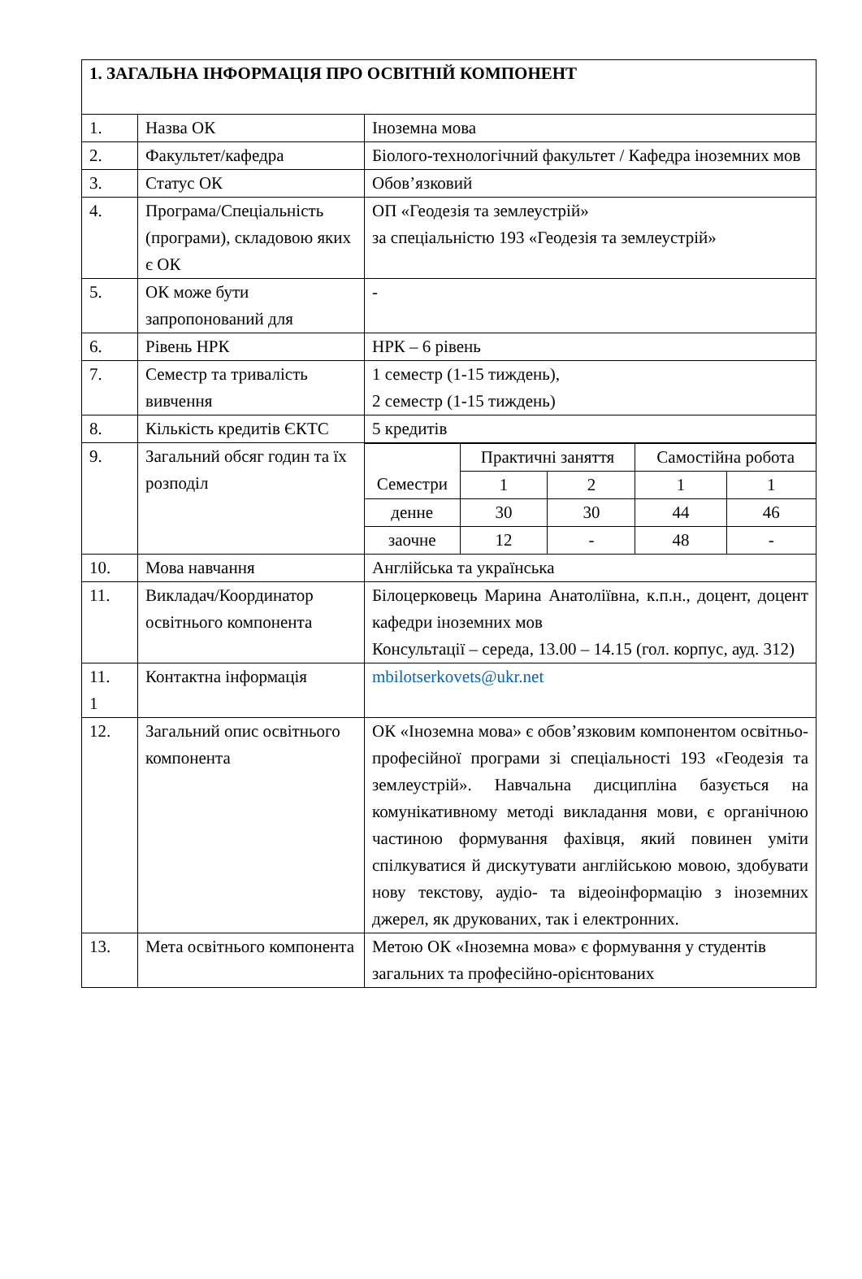| 1. ЗАГАЛЬНА ІНФОРМАЦІЯ ПРО ОСВІТНІЙ КОМПОНЕНТ | | |
| 1. | Назва ОК | Іноземна мова |
| 2. | Факультет/кафедра | Біолого-технологічний факультет / Кафедра іноземних мов |
| 3. | Статус ОК | Обов’язковий |
| 4. | Програма/Спеціальність (програми), складовою яких є ОК | ОП «Геодезія та землеустрій» за спеціальністю 193 «Геодезія та землеустрій» |
| 5. | ОК може бути запропонований для | - |
| 6. | Рівень НРК | НРК – 6 рівень |
| 7. | Семестр та тривалість вивчення | 1 семестр (1-15 тиждень), 2 семестр (1-15 тиждень) |
| 8. | Кількість кредитів ЄКТС | 5 кредитів |
| 9. | Загальний обсяг годин та їх розподіл | / Семестри / Практичні заняття / / Самостійна робота / / / / 1 / 2 / 1 / 1 / / денне / 30 / 30 / 44 / 46 / / заочне / 12 / - / 48 / - / |
| 10. | Мова навчання | Англійська та українська |
| 11. | Викладач/Координатор освітнього компонента | Білоцерковець Марина Анатоліївна, к.п.н., доцент, доцент кафедри іноземних мов Консультації – середа, 13.00 – 14.15 (гол. корпус, ауд. 312) |
| 11. 1 | Контактна інформація | mbilotserkovets@ukr.net |
| 12. | Загальний опис освітнього компонента | ОК «Іноземна мова» є обов’язковим компонентом освітньо-професійної програми зі спеціальності 193 «Геодезія та землеустрій». Навчальна дисципліна базується на комунікативному методі викладання мови, є органічною частиною формування фахівця, який повинен уміти спілкуватися й дискутувати англійською мовою, здобувати нову текстову, аудіо- та відеоінформацію з іноземних джерел, як друкованих, так і електронних. |
| 13. | Мета освітнього компонента | Метою ОК «Іноземна мова» є формування у студентів загальних та професійно-орієнтованих |